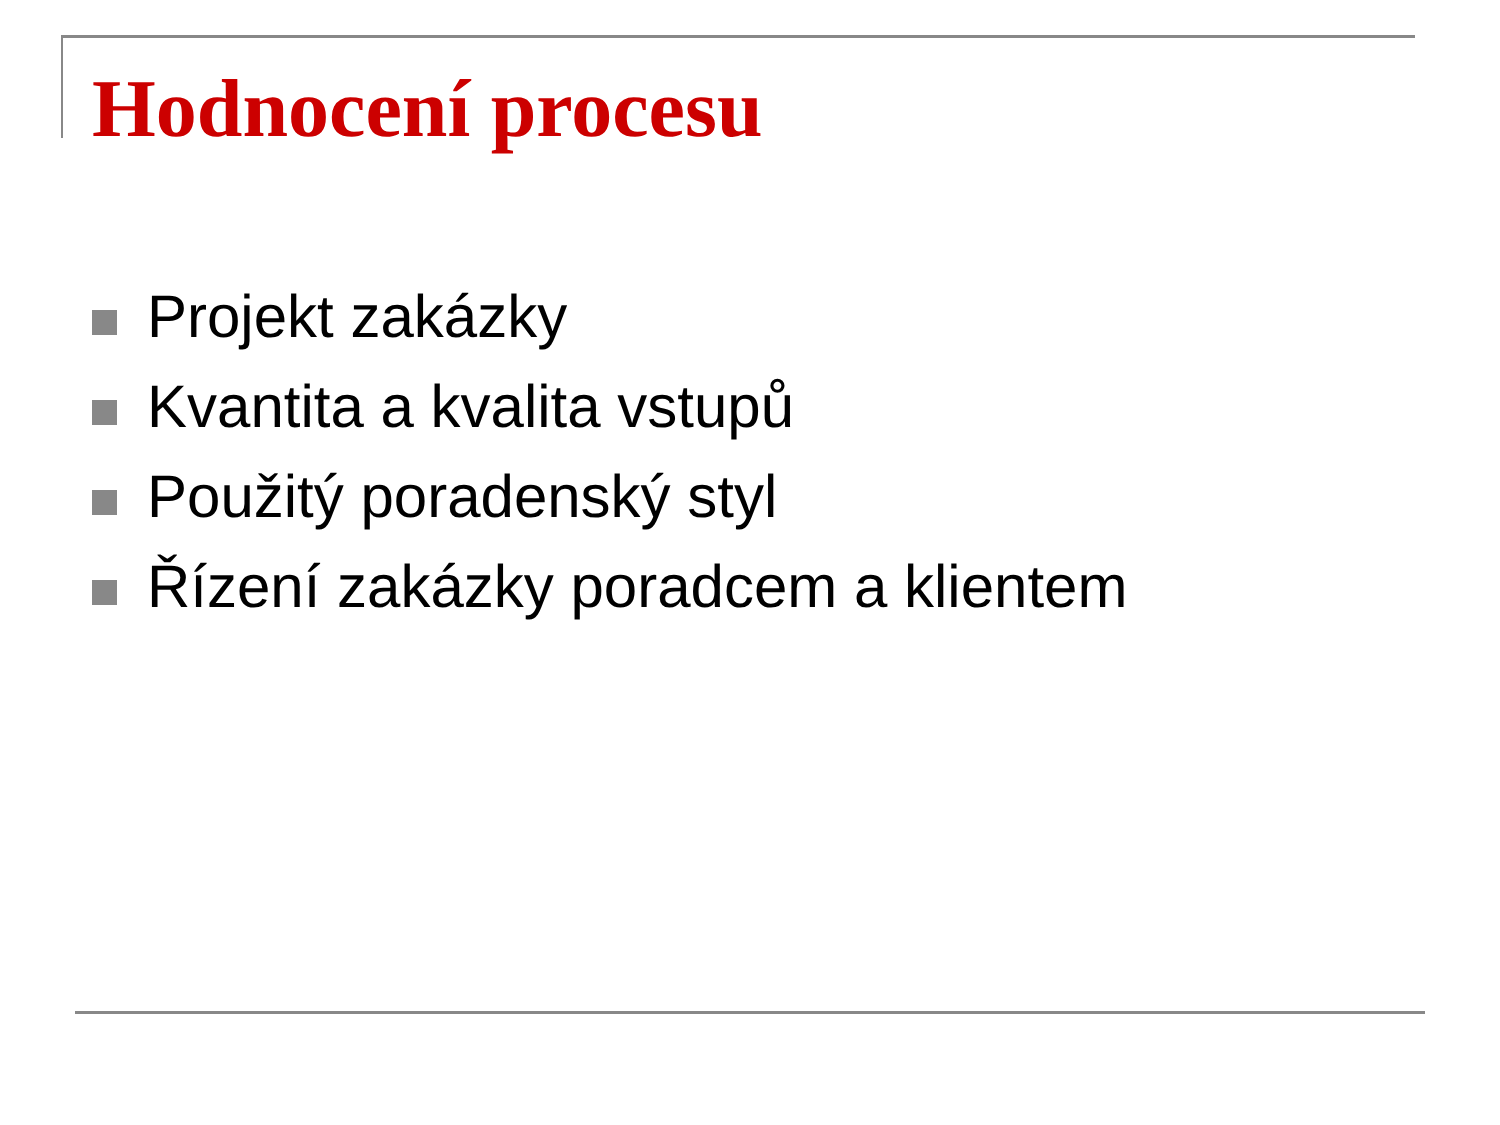Hodnocení procesu
Projekt zakázky
Kvantita a kvalita vstupů
Použitý poradenský styl
Řízení zakázky poradcem a klientem